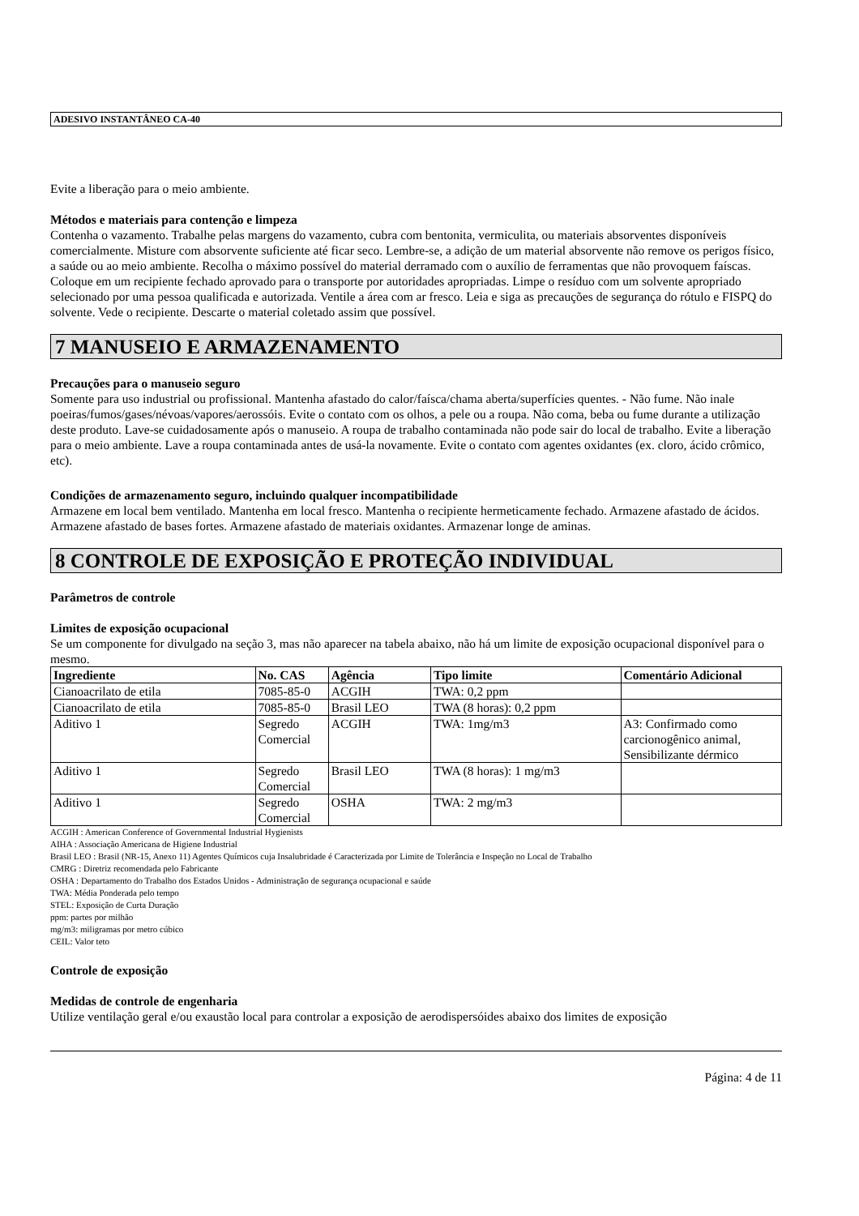ADESIVO INSTANTÂNEO CA-40
Evite a liberação para o meio ambiente.
Métodos e materiais para contenção e limpeza
Contenha o vazamento. Trabalhe pelas margens do vazamento, cubra com bentonita, vermiculita, ou materiais absorventes disponíveis comercialmente. Misture com absorvente suficiente até ficar seco. Lembre-se, a adição de um material absorvente não remove os perigos físico, a saúde ou ao meio ambiente. Recolha o máximo possível do material derramado com o auxílio de ferramentas que não provoquem faíscas. Coloque em um recipiente fechado aprovado para o transporte por autoridades apropriadas. Limpe o resíduo com um solvente apropriado selecionado por uma pessoa qualificada e autorizada. Ventile a área com ar fresco. Leia e siga as precauções de segurança do rótulo e FISPQ do solvente. Vede o recipiente. Descarte o material coletado assim que possível.
7 MANUSEIO E ARMAZENAMENTO
Precauções para o manuseio seguro
Somente para uso industrial ou profissional. Mantenha afastado do calor/faísca/chama aberta/superfícies quentes. - Não fume. Não inale poeiras/fumos/gases/névoas/vapores/aerossóis. Evite o contato com os olhos, a pele ou a roupa. Não coma, beba ou fume durante a utilização deste produto. Lave-se cuidadosamente após o manuseio. A roupa de trabalho contaminada não pode sair do local de trabalho. Evite a liberação para o meio ambiente. Lave a roupa contaminada antes de usá-la novamente. Evite o contato com agentes oxidantes (ex. cloro, ácido crômico, etc).
Condições de armazenamento seguro, incluindo qualquer incompatibilidade
Armazene em local bem ventilado. Mantenha em local fresco. Mantenha o recipiente hermeticamente fechado. Armazene afastado de ácidos. Armazene afastado de bases fortes. Armazene afastado de materiais oxidantes. Armazenar longe de aminas.
8 CONTROLE DE EXPOSIÇÃO E PROTEÇÃO INDIVIDUAL
Parâmetros de controle
Limites de exposição ocupacional
Se um componente for divulgado na seção 3, mas não aparecer na tabela abaixo, não há um limite de exposição ocupacional disponível para o mesmo.
| Ingrediente | No. CAS | Agência | Tipo limite | Comentário Adicional |
| --- | --- | --- | --- | --- |
| Cianoacrilato de etila | 7085-85-0 | ACGIH | TWA: 0,2 ppm | |
| Cianoacrilato de etila | 7085-85-0 | Brasil LEO | TWA (8 horas): 0,2 ppm | |
| Aditivo 1 | Segredo Comercial | ACGIH | TWA: 1mg/m3 | A3: Confirmado como carcionogênico animal, Sensibilizante dérmico |
| Aditivo 1 | Segredo Comercial | Brasil LEO | TWA (8 horas): 1 mg/m3 | |
| Aditivo 1 | Segredo Comercial | OSHA | TWA: 2 mg/m3 | |
ACGIH : American Conference of Governmental Industrial Hygienists
AIHA : Associação Americana de Higiene Industrial
Brasil LEO : Brasil (NR-15, Anexo 11) Agentes Químicos cuja Insalubridade é Caracterizada por Limite de Tolerância e Inspeção no Local de Trabalho
CMRG : Diretriz recomendada pelo Fabricante
OSHA : Departamento do Trabalho dos Estados Unidos - Administração de segurança ocupacional e saúde
TWA: Média Ponderada pelo tempo
STEL: Exposição de Curta Duração
ppm: partes por milhão
mg/m3: miligramas por metro cúbico
CEIL: Valor teto
Controle de exposição
Medidas de controle de engenharia
Utilize ventilação geral e/ou exaustão local para controlar a exposição de aerodispersóides abaixo dos limites de exposição
Página: 4 de 11